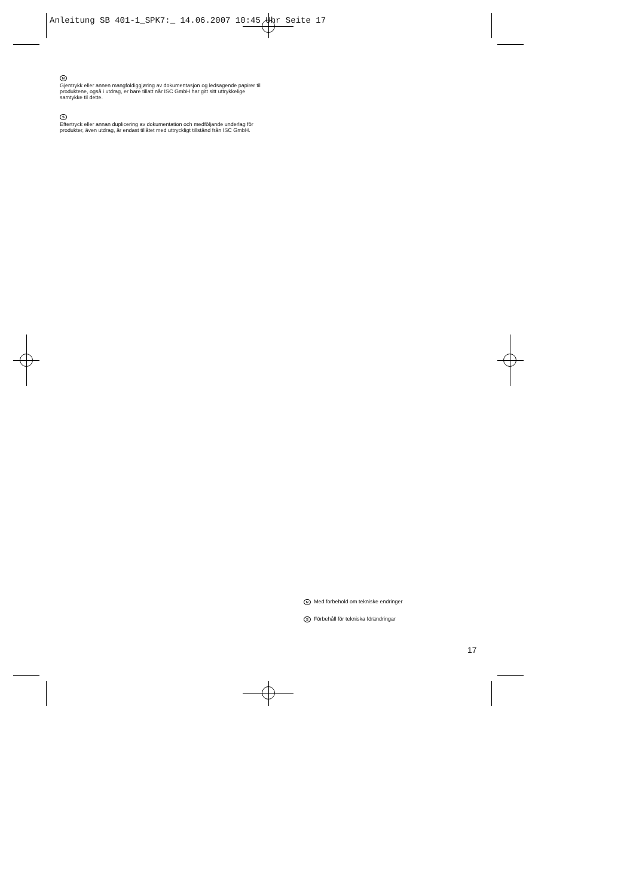Anleitung SB 401-1_SPK7:_ 14.06.2007 10:45 Uhr Seite 17
N
Gjentrykk eller annen mangfoldiggjøring av dokumentasjon og ledsagende papirer til produktene, også i utdrag, er bare tillatt når ISC GmbH har gitt sitt uttrykkelige samtykke til dette.
S
Eftertryck eller annan duplicering av dokumentation och medföljande underlag för produkter, även utdrag, är endast tillåtet med uttryckligt tillstånd från ISC GmbH.
N Med forbehold om tekniske endringer
S Förbehåll för tekniska förändringar
17